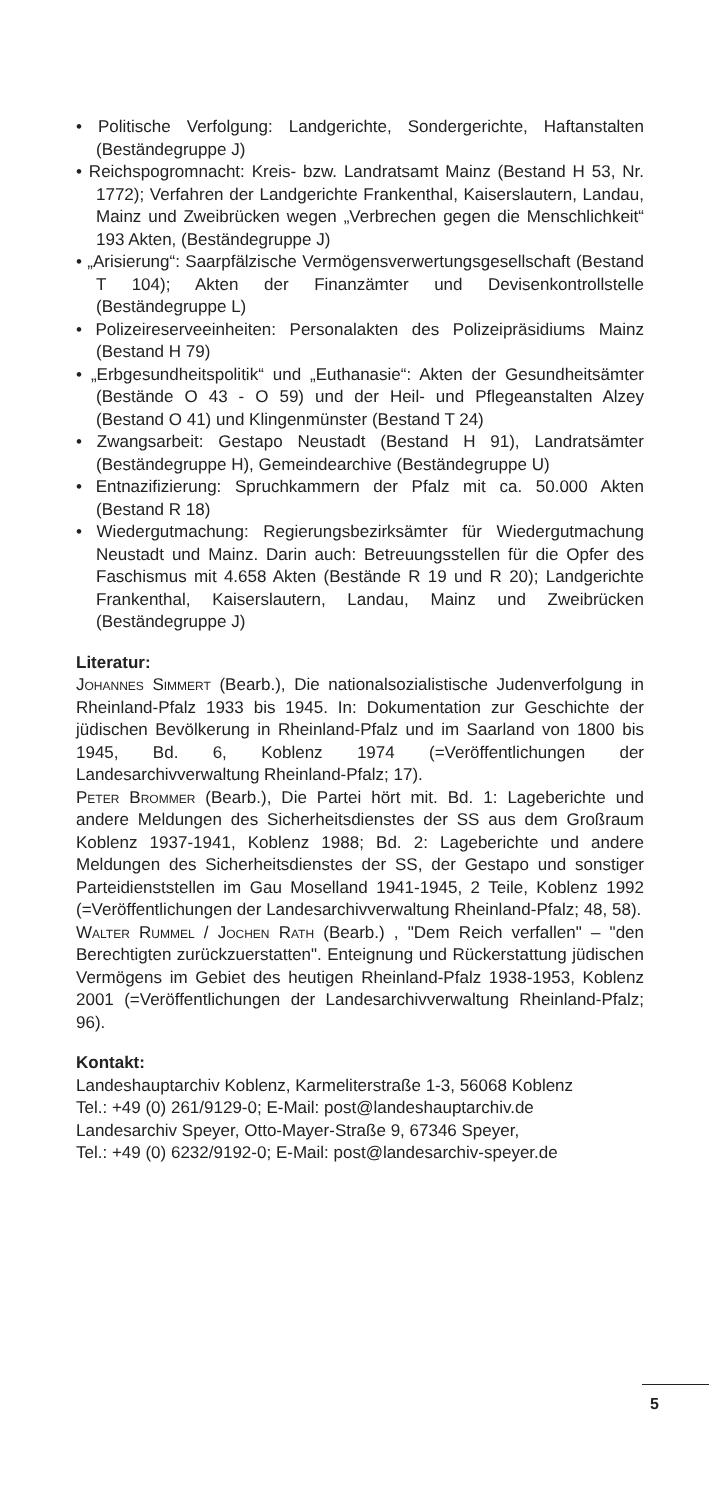• Politische Verfolgung: Landgerichte, Sondergerichte, Haftanstalten (Beständegruppe J)
• Reichspogromnacht: Kreis- bzw. Landratsamt Mainz (Bestand H 53, Nr. 1772); Verfahren der Landgerichte Frankenthal, Kaiserslautern, Landau, Mainz und Zweibrücken wegen „Verbrechen gegen die Menschlichkeit“ 193 Akten, (Beständegruppe J)
• „Arisierung“: Saarpfälzische Vermögensverwertungsgesellschaft (Bestand T 104); Akten der Finanzämter und Devisenkontrollstelle (Beständegruppe L)
• Polizeireserveeinheiten: Personalakten des Polizeipräsidiums Mainz (Bestand H 79)
• „Erbgesundheitspolitik“ und „Euthanasie“: Akten der Gesundheitsämter (Bestände O 43 - O 59) und der Heil- und Pflegeanstalten Alzey (Bestand O 41) und Klingenmünster (Bestand T 24)
• Zwangsarbeit: Gestapo Neustadt (Bestand H 91), Landratsämter (Beständegruppe H), Gemeindearchive (Beständegruppe U)
• Entnazifizierung: Spruchkammern der Pfalz mit ca. 50.000 Akten (Bestand R 18)
• Wiedergutmachung: Regierungsbezirksämter für Wiedergutmachung Neustadt und Mainz. Darin auch: Betreuungsstellen für die Opfer des Faschismus mit 4.658 Akten (Bestände R 19 und R 20); Landgerichte Frankenthal, Kaiserslautern, Landau, Mainz und Zweibrücken (Beständegruppe J)
Literatur:
Johannes Simmert (Bearb.), Die nationalsozialistische Judenverfolgung in Rheinland-Pfalz 1933 bis 1945. In: Dokumentation zur Geschichte der jüdischen Bevölkerung in Rheinland-Pfalz und im Saarland von 1800 bis 1945, Bd. 6, Koblenz 1974 (=Veröffentlichungen der Landesarchivverwaltung Rheinland-Pfalz; 17).
Peter Brommer (Bearb.), Die Partei hört mit. Bd. 1: Lageberichte und andere Meldungen des Sicherheitsdienstes der SS aus dem Großraum Koblenz 1937-1941, Koblenz 1988; Bd. 2: Lageberichte und andere Meldungen des Sicherheitsdienstes der SS, der Gestapo und sonstiger Parteidienststellen im Gau Moselland 1941-1945, 2 Teile, Koblenz 1992 (=Veröffentlichungen der Landesarchivverwaltung Rheinland-Pfalz; 48, 58).
Walter Rummel / Jochen Rath (Bearb.) , "Dem Reich verfallen" – "den Berechtigten zurückzuerstatten". Enteignung und Rückerstattung jüdischen Vermögens im Gebiet des heutigen Rheinland-Pfalz 1938-1953, Koblenz 2001 (=Veröffentlichungen der Landesarchivverwaltung Rheinland-Pfalz; 96).
Kontakt:
Landeshauptarchiv Koblenz, Karmeliterstraße 1-3, 56068 Koblenz
Tel.: +49 (0) 261/9129-0; E-Mail: post@landeshauptarchiv.de
Landesarchiv Speyer, Otto-Mayer-Straße 9, 67346 Speyer,
Tel.: +49 (0) 6232/9192-0; E-Mail: post@landesarchiv-speyer.de
5